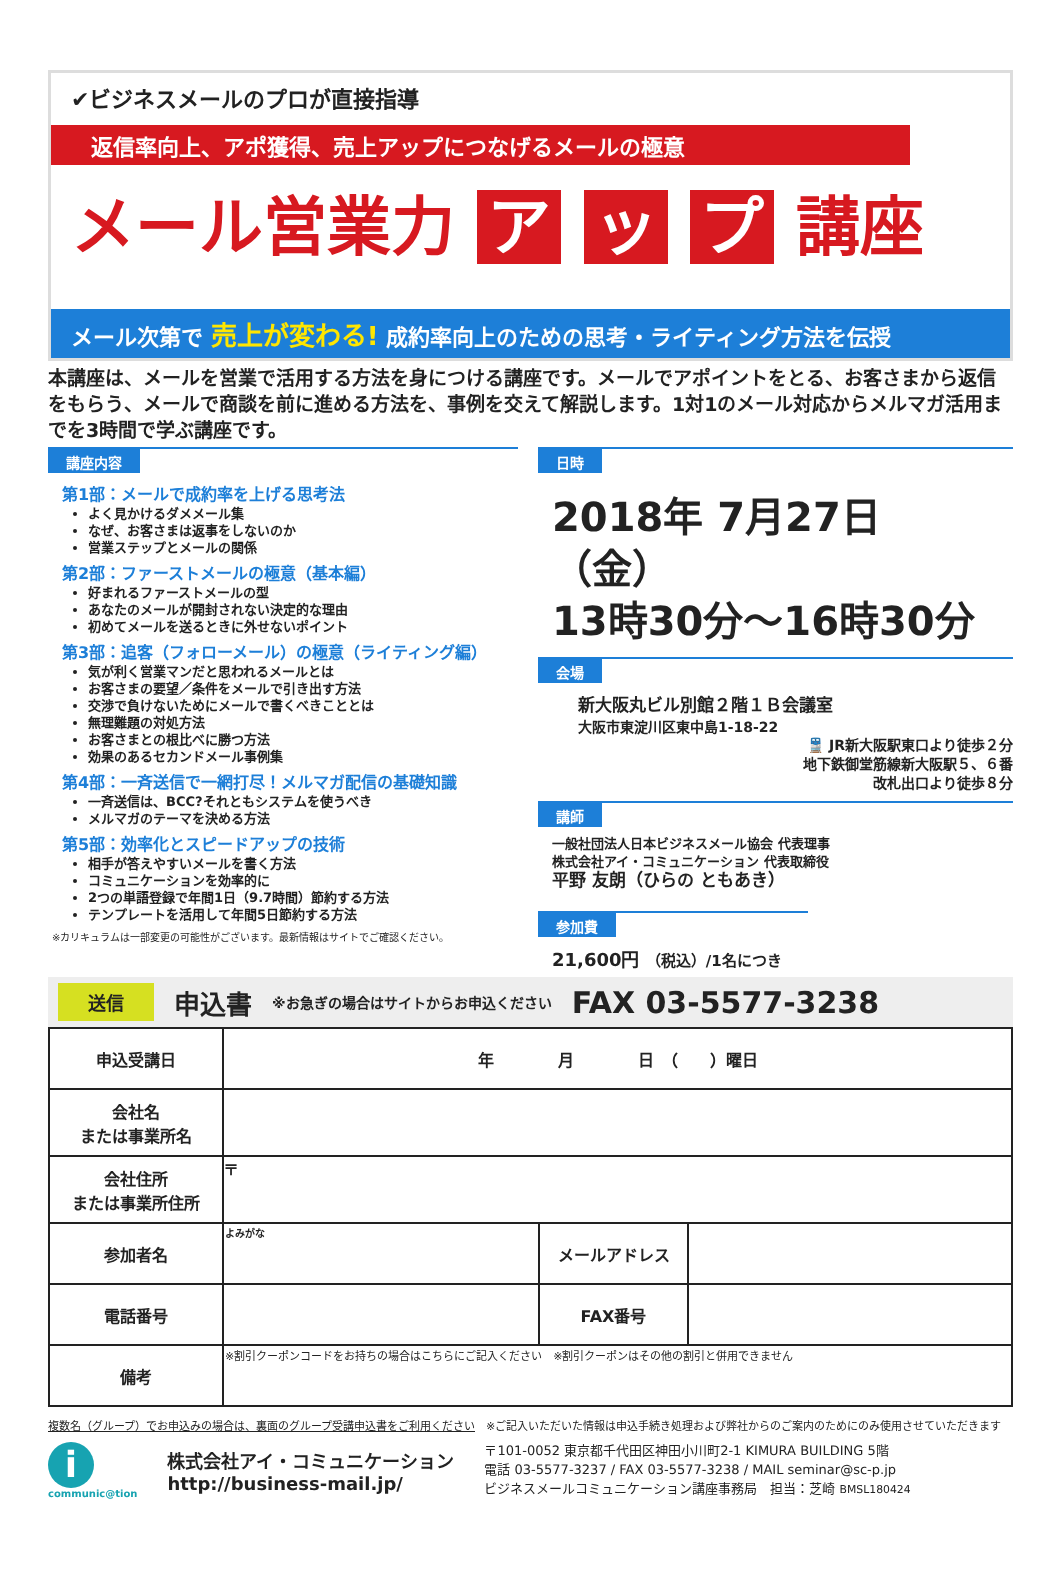✔ビジネスメールのプロが直接指導
返信率向上、アポ獲得、売上アップにつなげるメールの極意
メール営業力 ア ッ プ 講座
メール次第で 売上が変わる! 成約率向上のための思考・ライティング方法を伝授
本講座は、メールを営業で活用する方法を身につける講座です。メールでアポイントをとる、お客さまから返信をもらう、メールで商談を前に進める方法を、事例を交えて解説します。1対1のメール対応からメルマガ活用までを3時間で学ぶ講座です。
講座内容
第1部：メールで成約率を上げる思考法
よく見かけるダメメール集
なぜ、お客さまは返事をしないのか
営業ステップとメールの関係
第2部：ファーストメールの極意（基本編）
好まれるファーストメールの型
あなたのメールが開封されない決定的な理由
初めてメールを送るときに外せないポイント
第3部：追客（フォローメール）の極意（ライティング編）
気が利く営業マンだと思われるメールとは
お客さまの要望／条件をメールで引き出す方法
交渉で負けないためにメールで書くべきこととは
無理難題の対処方法
お客さまとの根比べに勝つ方法
効果のあるセカンドメール事例集
第4部：一斉送信で一網打尽！メルマガ配信の基礎知識
一斉送信は、BCC?それともシステムを使うべき
メルマガのテーマを決める方法
第5部：効率化とスピードアップの技術
相手が答えやすいメールを書く方法
コミュニケーションを効率的に
2つの単語登録で年間1日（9.7時間）節約する方法
テンプレートを活用して年間5日節約する方法
※カリキュラムは一部変更の可能性がございます。最新情報はサイトでご確認ください。
日時
2018年 7月27日（金）
13時30分～16時30分
会場
新大阪丸ビル別館２階１Ｂ会議室
大阪市東淀川区東中島1-18-22
🚆 JR新大阪駅東口より徒歩２分
地下鉄御堂筋線新大阪駅５、６番
改札出口より徒歩８分
講師
一般社団法人日本ビジネスメール協会 代表理事
株式会社アイ・コミュニケーション 代表取締役
平野 友朗（ひらの ともあき）
参加費
21,600円 （税込）/1名につき
送信 申込書 ※お急ぎの場合はサイトからお申込ください FAX 03-5577-3238
| 申込受講日 | 年 月 日 （ ）曜日 | | |
| 会社名 または事業所名 | | | |
| 会社住所 または事業所住所 | 〒 | | |
| 参加者名 | よみがな | メールアドレス | |
| 電話番号 | | FAX番号 | |
| 備考 | ※割引クーポンコードをお持ちの場合はこちらにご記入ください ※割引クーポンはその他の割引と併用できません | | |
複数名（グループ）でお申込みの場合は、裏面のグループ受講申込書をご利用ください　※ご記入いただいた情報は申込手続き処理および弊社からのご案内のためにのみ使用させていただきます
i
communic@tion
株式会社アイ・コミュニケーション
http://business-mail.jp/
〒101-0052 東京都千代田区神田小川町2-1 KIMURA BUILDING 5階
電話 03-5577-3237 / FAX 03-5577-3238 / MAIL seminar@sc-p.jp
ビジネスメールコミュニケーション講座事務局　担当：芝崎 BMSL180424